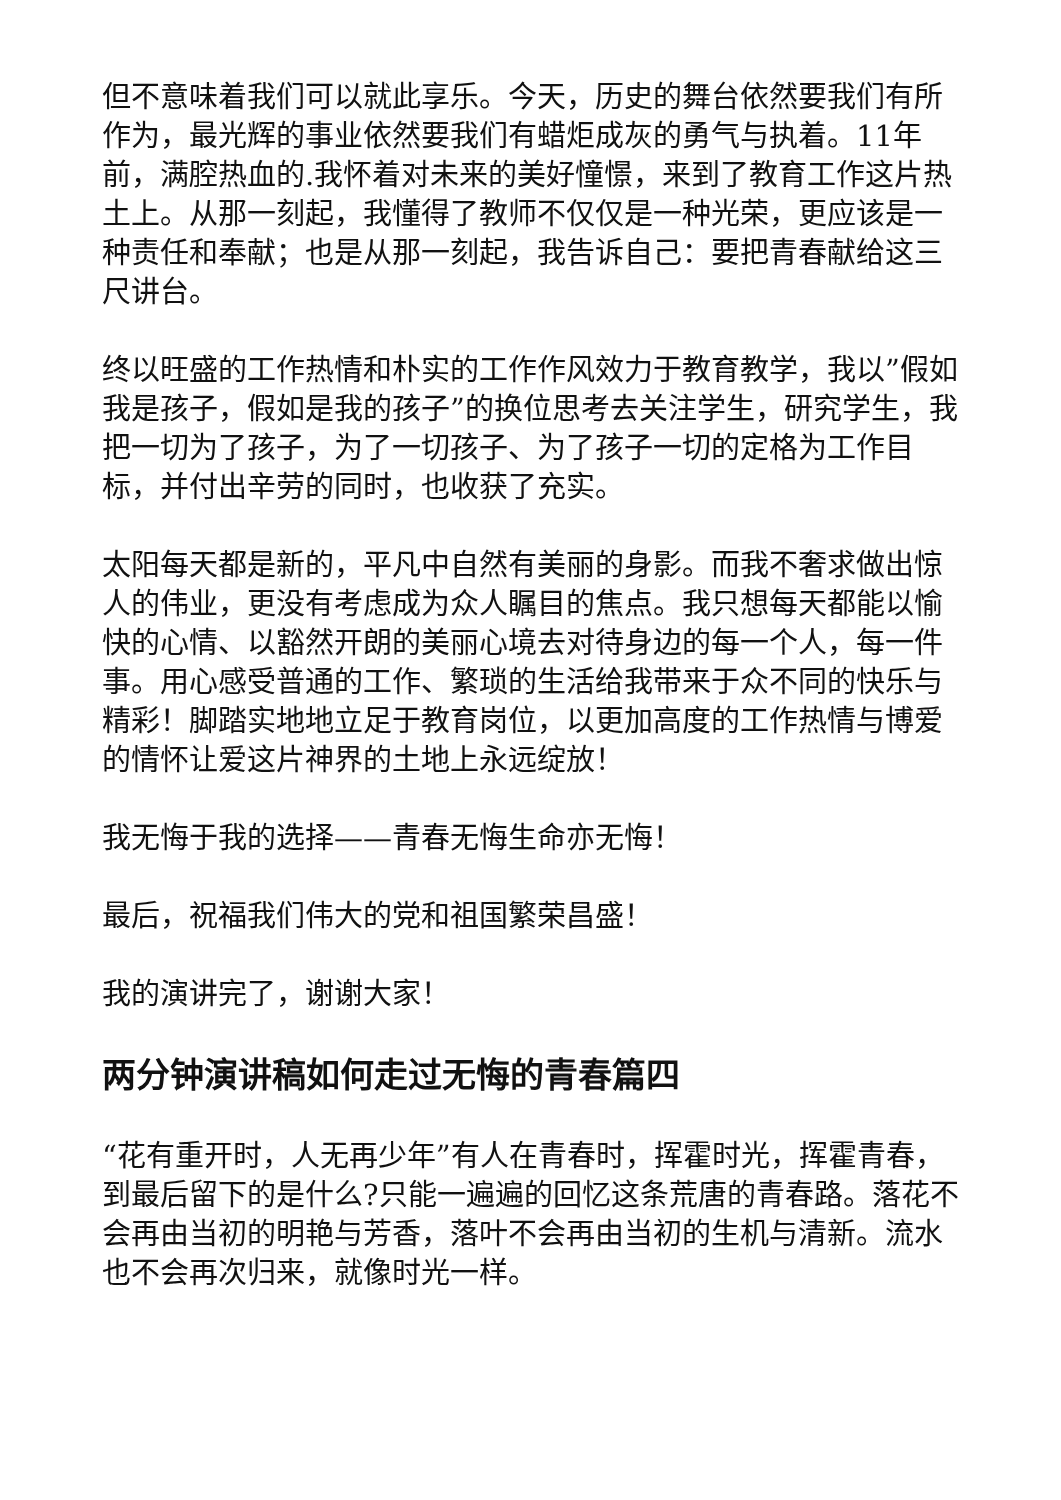但不意味着我们可以就此享乐。今天，历史的舞台依然要我们有所作为，最光辉的事业依然要我们有蜡炬成灰的勇气与执着。11年前，满腔热血的.我怀着对未来的美好憧憬，来到了教育工作这片热土上。从那一刻起，我懂得了教师不仅仅是一种光荣，更应该是一种责任和奉献；也是从那一刻起，我告诉自己：要把青春献给这三尺讲台。
终以旺盛的工作热情和朴实的工作作风效力于教育教学，我以”假如我是孩子，假如是我的孩子”的换位思考去关注学生，研究学生，我把一切为了孩子，为了一切孩子、为了孩子一切的定格为工作目标，并付出辛劳的同时，也收获了充实。
太阳每天都是新的，平凡中自然有美丽的身影。而我不奢求做出惊人的伟业，更没有考虑成为众人瞩目的焦点。我只想每天都能以愉快的心情、以豁然开朗的美丽心境去对待身边的每一个人，每一件事。用心感受普通的工作、繁琐的生活给我带来于众不同的快乐与精彩！脚踏实地地立足于教育岗位，以更加高度的工作热情与博爱的情怀让爱这片神界的土地上永远绽放！
我无悔于我的选择——青春无悔生命亦无悔！
最后，祝福我们伟大的党和祖国繁荣昌盛！
我的演讲完了，谢谢大家！
两分钟演讲稿如何走过无悔的青春篇四
“花有重开时，人无再少年”有人在青春时，挥霍时光，挥霍青春，到最后留下的是什么?只能一遍遍的回忆这条荒唐的青春路。落花不会再由当初的明艳与芳香，落叶不会再由当初的生机与清新。流水也不会再次归来，就像时光一样。